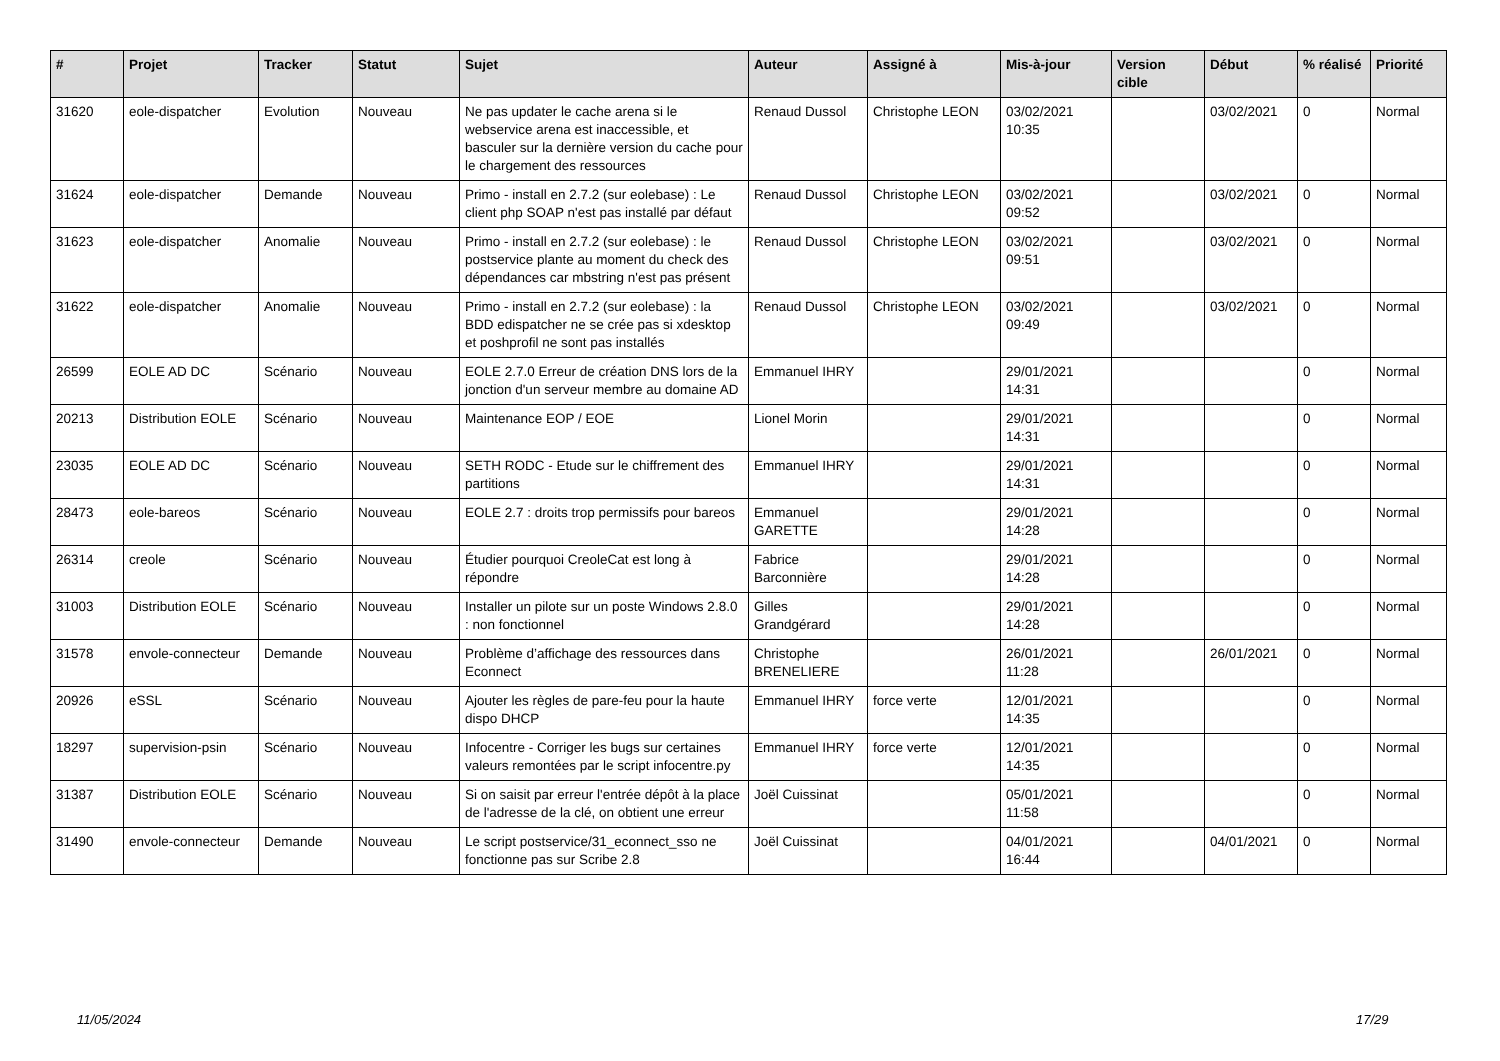| # | Projet | Tracker | Statut | Sujet | Auteur | Assigné à | Mis-à-jour | Version cible | Début | % réalisé | Priorité |
| --- | --- | --- | --- | --- | --- | --- | --- | --- | --- | --- | --- |
| 31620 | eole-dispatcher | Evolution | Nouveau | Ne pas updater le cache arena si le webservice arena est inaccessible, et basculer sur la dernière version du cache pour le chargement des ressources | Renaud Dussol | Christophe LEON | 03/02/2021 10:35 | | 03/02/2021 | 0 | Normal |
| 31624 | eole-dispatcher | Demande | Nouveau | Primo - install en 2.7.2 (sur eolebase) : Le client php SOAP n'est pas installé par défaut | Renaud Dussol | Christophe LEON | 03/02/2021 09:52 | | 03/02/2021 | 0 | Normal |
| 31623 | eole-dispatcher | Anomalie | Nouveau | Primo - install en 2.7.2 (sur eolebase) : le postservice plante au moment du check des dépendances car mbstring n'est pas présent | Renaud Dussol | Christophe LEON | 03/02/2021 09:51 | | 03/02/2021 | 0 | Normal |
| 31622 | eole-dispatcher | Anomalie | Nouveau | Primo - install en 2.7.2 (sur eolebase) : la BDD edispatcher ne se crée pas si xdesktop et poshprofil ne sont pas installés | Renaud Dussol | Christophe LEON | 03/02/2021 09:49 | | 03/02/2021 | 0 | Normal |
| 26599 | EOLE AD DC | Scénario | Nouveau | EOLE 2.7.0 Erreur de création DNS lors de la jonction d'un serveur membre au domaine AD | Emmanuel IHRY | | 29/01/2021 14:31 | | | 0 | Normal |
| 20213 | Distribution EOLE | Scénario | Nouveau | Maintenance EOP / EOE | Lionel Morin | | 29/01/2021 14:31 | | | 0 | Normal |
| 23035 | EOLE AD DC | Scénario | Nouveau | SETH RODC - Etude sur le chiffrement des partitions | Emmanuel IHRY | | 29/01/2021 14:31 | | | 0 | Normal |
| 28473 | eole-bareos | Scénario | Nouveau | EOLE 2.7 : droits trop permissifs pour bareos | Emmanuel GARETTE | | 29/01/2021 14:28 | | | 0 | Normal |
| 26314 | creole | Scénario | Nouveau | Étudier pourquoi CreoleCat est long à répondre | Fabrice Barconnière | | 29/01/2021 14:28 | | | 0 | Normal |
| 31003 | Distribution EOLE | Scénario | Nouveau | Installer un pilote sur un poste Windows 2.8.0 : non fonctionnel | Gilles Grandgérard | | 29/01/2021 14:28 | | | 0 | Normal |
| 31578 | envole-connecteur | Demande | Nouveau | Problème d’affichage des ressources dans Econnect | Christophe BRENELIERE | | 26/01/2021 11:28 | | 26/01/2021 | 0 | Normal |
| 20926 | eSSL | Scénario | Nouveau | Ajouter les règles de pare-feu pour la haute dispo DHCP | Emmanuel IHRY | force verte | 12/01/2021 14:35 | | | 0 | Normal |
| 18297 | supervision-psin | Scénario | Nouveau | Infocentre - Corriger les bugs sur certaines valeurs remontées par le script infocentre.py | Emmanuel IHRY | force verte | 12/01/2021 14:35 | | | 0 | Normal |
| 31387 | Distribution EOLE | Scénario | Nouveau | Si on saisit par erreur l'entrée dépôt à la place de l'adresse de la clé, on obtient une erreur | Joël Cuissinat | | 05/01/2021 11:58 | | | 0 | Normal |
| 31490 | envole-connecteur | Demande | Nouveau | Le script postservice/31_econnect_sso ne fonctionne pas sur Scribe 2.8 | Joël Cuissinat | | 04/01/2021 16:44 | | 04/01/2021 | 0 | Normal |
11/05/2024 17/29